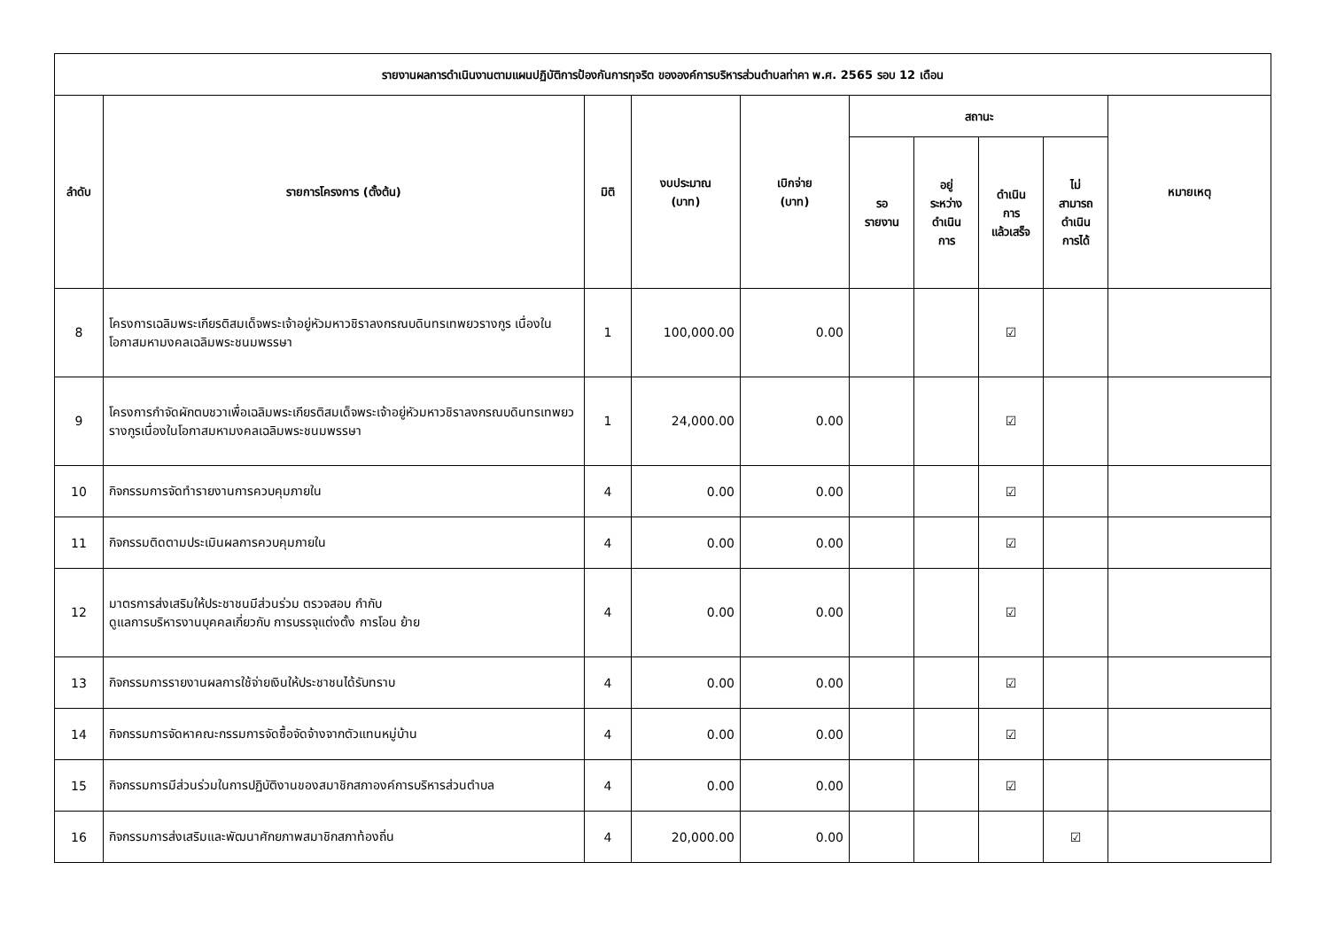| รายงานผลการดำเนินงานตามแผนปฏิบัติการป้องกันการทุจริต ขององค์การบริหารส่วนตำบลท่าคา พ.ศ. 2565 รอบ 12 เดือน | | | | | | | | | |
| --- | --- | --- | --- | --- | --- | --- | --- | --- | --- |
| ลำดับ | รายการโครงการ (ตั้งต้น) | มิติ | งบประมาณ (บาท) | เบิกจ่าย (บาท) | สถานะ | | | | หมายเหตุ |
| | | | | | รอ รายงาน | อยู่ ระหว่าง ดำเนิน การ | ดำเนิน การ แล้วเสร็จ | ไม่ สามารถ ดำเนิน การได้ | |
| 8 | โครงการเฉลิมพระเกียรติสมเด็จพระเจ้าอยู่หัวมหาวชิราลงกรณบดินทรเทพยวรางกูร เนื่องในโอกาสมหามงคลเฉลิมพระชนมพรรษา | 1 | 100,000.00 | 0.00 | | | ☑ | | |
| 9 | โครงการกำจัดผักตบชวาเพื่อเฉลิมพระเกียรติสมเด็จพระเจ้าอยู่หัวมหาวชิราลงกรณบดินทรเทพยวรางกูรเนื่องในโอกาสมหามงคลเฉลิมพระชนมพรรษา | 1 | 24,000.00 | 0.00 | | | ☑ | | |
| 10 | กิจกรรมการจัดทำรายงานการควบคุมภายใน | 4 | 0.00 | 0.00 | | | ☑ | | |
| 11 | กิจกรรมติดตามประเมินผลการควบคุมภายใน | 4 | 0.00 | 0.00 | | | ☑ | | |
| 12 | มาตรการส่งเสริมให้ประชาชนมีส่วนร่วม ตรวจสอบ กำกับ ดูแลการบริหารงานบุคคลเกี่ยวกับ การบรรจุแต่งตั้ง การโอน ย้าย | 4 | 0.00 | 0.00 | | | ☑ | | |
| 13 | กิจกรรมการรายงานผลการใช้จ่ายเงินให้ประชาชนได้รับทราบ | 4 | 0.00 | 0.00 | | | ☑ | | |
| 14 | กิจกรรมการจัดหาคณะกรรมการจัดซื้อจัดจ้างจากตัวแทนหมู่บ้าน | 4 | 0.00 | 0.00 | | | ☑ | | |
| 15 | กิจกรรมการมีส่วนร่วมในการปฏิบัติงานของสมาชิกสภาองค์การบริหารส่วนตำบล | 4 | 0.00 | 0.00 | | | ☑ | | |
| 16 | กิจกรรมการส่งเสริมและพัฒนาศักยภาพสมาชิกสภาท้องถิ่น | 4 | 20,000.00 | 0.00 | | | | ☑ | |